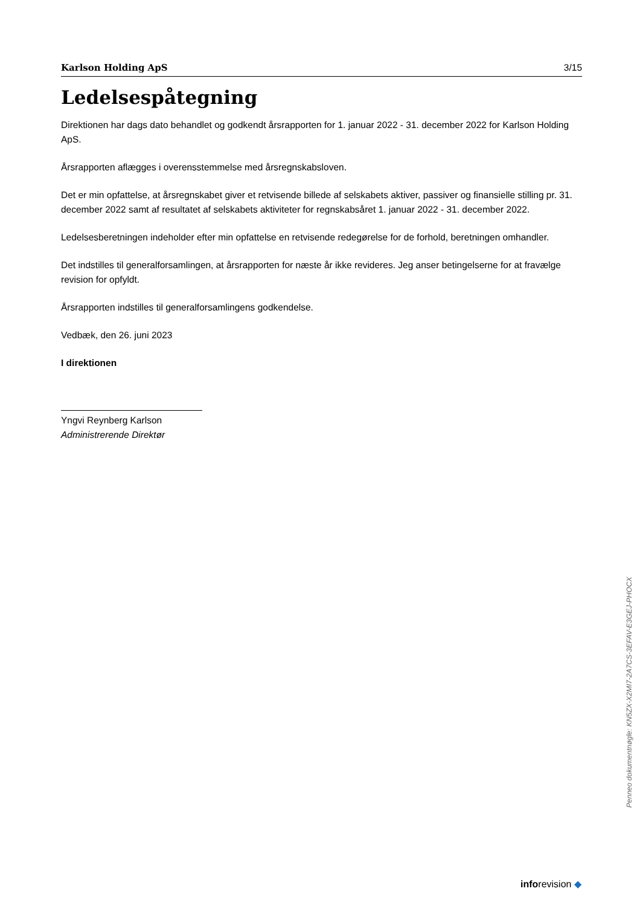Karlson Holding ApS 3/15
Ledelsespåtegning
Direktionen har dags dato behandlet og godkendt årsrapporten for 1. januar 2022 - 31. december 2022 for Karlson Holding ApS.
Årsrapporten aflægges i overensstemmelse med årsregnskabsloven.
Det er min opfattelse, at årsregnskabet giver et retvisende billede af selskabets aktiver, passiver og finansielle stilling pr. 31. december 2022 samt af resultatet af selskabets aktiviteter for regnskabsåret 1. januar 2022 - 31. december 2022.
Ledelsesberetningen indeholder efter min opfattelse en retvisende redegørelse for de forhold, beretningen omhandler.
Det indstilles til generalforsamlingen, at årsrapporten for næste år ikke revideres. Jeg anser betingelserne for at fravælge revision for opfyldt.
Årsrapporten indstilles til generalforsamlingens godkendelse.
Vedbæk, den 26. juni 2023
I direktionen
Yngvi Reynberg Karlson
Administrerende Direktør
Penneo dokumentnøgle: KN5ZX-X2MI7-2A7CS-3EFAV-E3GEJ-PHOCX
inforevision ◆